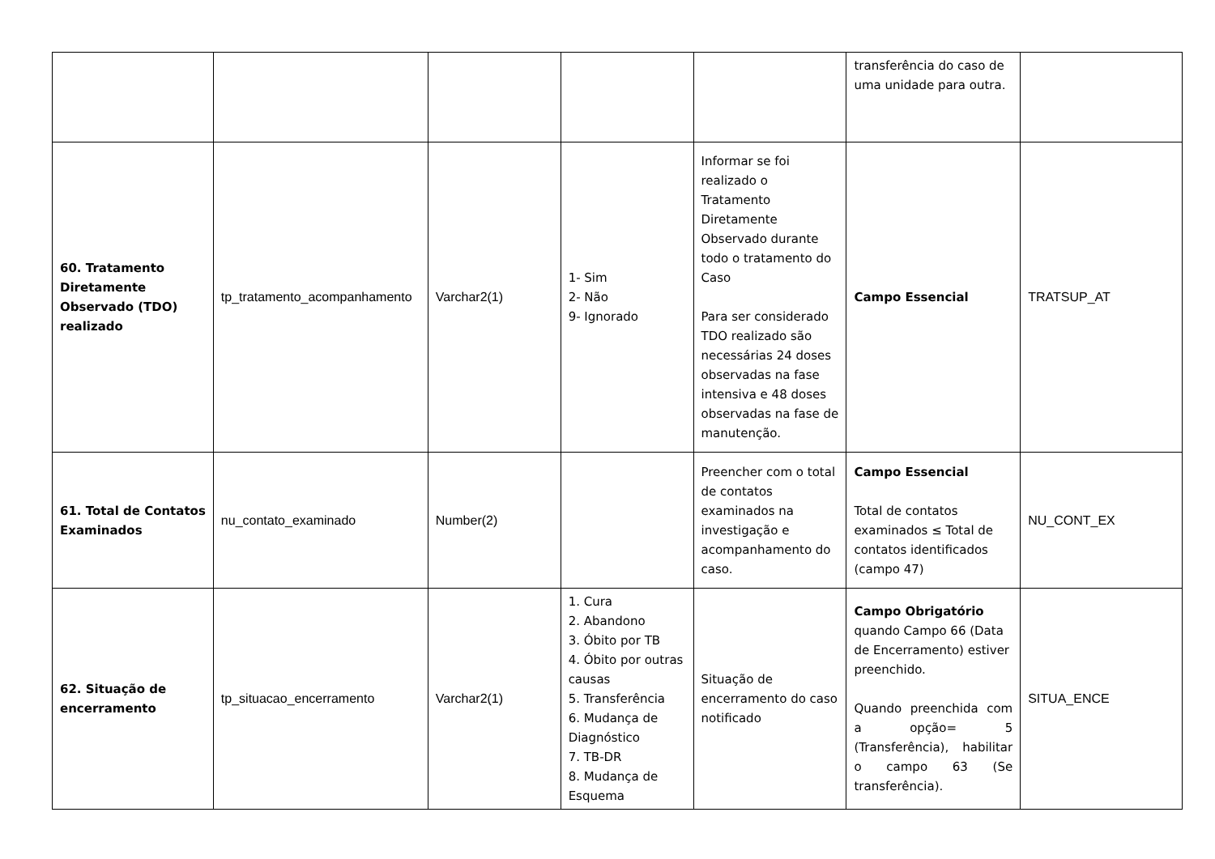| | | | | | transferência do caso de uma unidade para outra. | |
| 60. Tratamento Diretamente Observado (TDO) realizado | tp_tratamento_acompanhamento | Varchar2(1) | 1- Sim 2- Não 9- Ignorado | Informar se foi realizado o Tratamento Diretamente Observado durante todo o tratamento do Caso Para ser considerado TDO realizado são necessárias 24 doses observadas na fase intensiva e 48 doses observadas na fase de manutenção. | Campo Essencial | TRATSUP_AT |
| 61. Total de Contatos Examinados | nu_contato_examinado | Number(2) | | Preencher com o total de contatos examinados na investigação e acompanhamento do caso. | Campo Essencial Total de contatos examinados ≤ Total de contatos identificados (campo 47) | NU_CONT_EX |
| 62. Situação de encerramento | tp_situacao_encerramento | Varchar2(1) | 1. Cura 2. Abandono 3. Óbito por TB 4. Óbito por outras causas 5. Transferência 6. Mudança de Diagnóstico 7. TB-DR 8. Mudança de Esquema | Situação de encerramento do caso notificado | Campo Obrigatório quando Campo 66 (Data de Encerramento) estiver preenchido. Quando preenchida com a opção= 5 (Transferência), habilitar o campo 63 (Se transferência). | SITUA_ENCE |